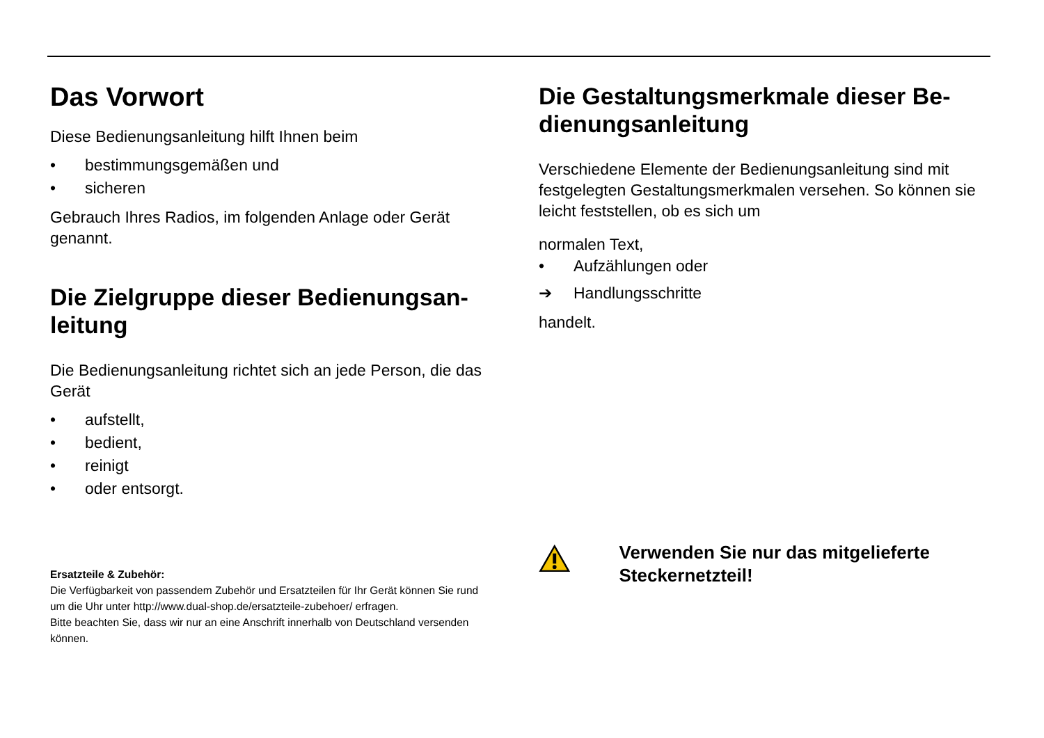Das Vorwort
Diese Bedienungsanleitung hilft Ihnen beim
• bestimmungsgemäßen und
• sicheren
Gebrauch Ihres Radios, im folgenden Anlage oder Gerät genannt.
Die Zielgruppe dieser Bedienungsan-leitung
Die Bedienungsanleitung richtet sich an jede Person, die das Gerät
• aufstellt,
• bedient,
• reinigt
• oder entsorgt.
Ersatzteile & Zubehör:
Die Verfügbarkeit von passendem Zubehör und Ersatzteilen für Ihr Gerät können Sie rund um die Uhr unter http://www.dual-shop.de/ersatzteile-zubehoer/ erfragen.
Bitte beachten Sie, dass wir nur an eine Anschrift innerhalb von Deutschland versenden können.
Die Gestaltungsmerkmale dieser Be-dienungsanleitung
Verschiedene Elemente der Bedienungsanleitung sind mit festgelegten Gestaltungsmerkmalen versehen. So können sie leicht feststellen, ob es sich um
normalen Text,
• Aufzählungen oder
➔ Handlungsschritte
handelt.
Verwenden Sie nur das mitgelieferte Steckernetzteil!